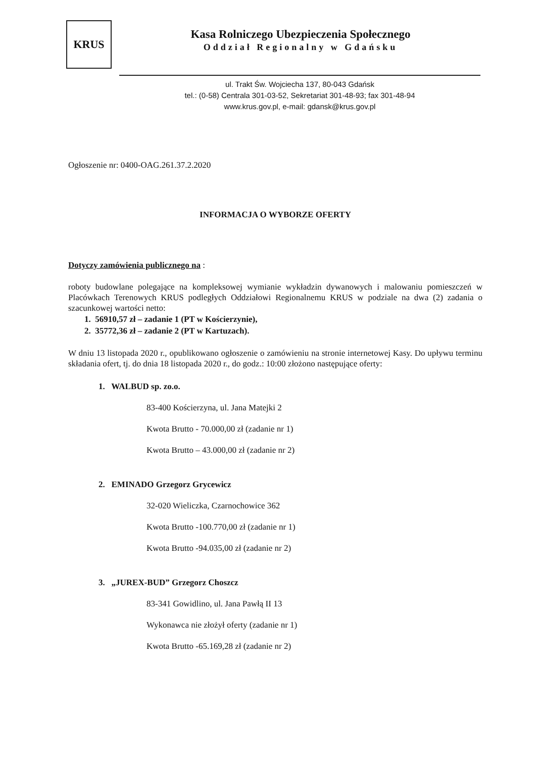KRUS
Kasa Rolniczego Ubezpieczenia Społecznego
Oddział Regionalny w Gdańsku
ul. Trakt Św. Wojciecha 137, 80-043 Gdańsk
tel.: (0-58) Centrala 301-03-52, Sekretariat 301-48-93; fax 301-48-94
www.krus.gov.pl, e-mail: gdansk@krus.gov.pl
Ogłoszenie nr: 0400-OAG.261.37.2.2020
INFORMACJA O WYBORZE OFERTY
Dotyczy zamówienia publicznego na :
roboty budowlane polegające na kompleksowej wymianie wykładzin dywanowych i malowaniu pomieszczeń w Placówkach Terenowych KRUS podległych Oddziałowi Regionalnemu KRUS w podziale na dwa (2) zadania o szacunkowej wartości netto:
1. 56910,57 zł – zadanie 1 (PT w Kościerzynie),
2. 35772,36 zł – zadanie 2 (PT w Kartuzach).
W dniu 13 listopada 2020 r., opublikowano ogłoszenie o zamówieniu na stronie internetowej Kasy. Do upływu terminu składania ofert, tj. do dnia 18 listopada 2020 r., do godz.: 10:00 złożono następujące oferty:
1. WALBUD sp. zo.o.
83-400 Kościerzyna, ul. Jana Matejki 2
Kwota Brutto - 70.000,00 zł (zadanie nr 1)
Kwota Brutto – 43.000,00 zł (zadanie nr 2)
2. EMINADO Grzegorz Grycewicz
32-020 Wieliczka, Czarnochowice 362
Kwota Brutto -100.770,00 zł (zadanie nr 1)
Kwota Brutto -94.035,00 zł (zadanie nr 2)
3. „JUREX-BUD” Grzegorz Choszcz
83-341 Gowidlino, ul. Jana Pawłą II 13
Wykonawca nie złożył oferty (zadanie nr 1)
Kwota Brutto -65.169,28 zł (zadanie nr 2)